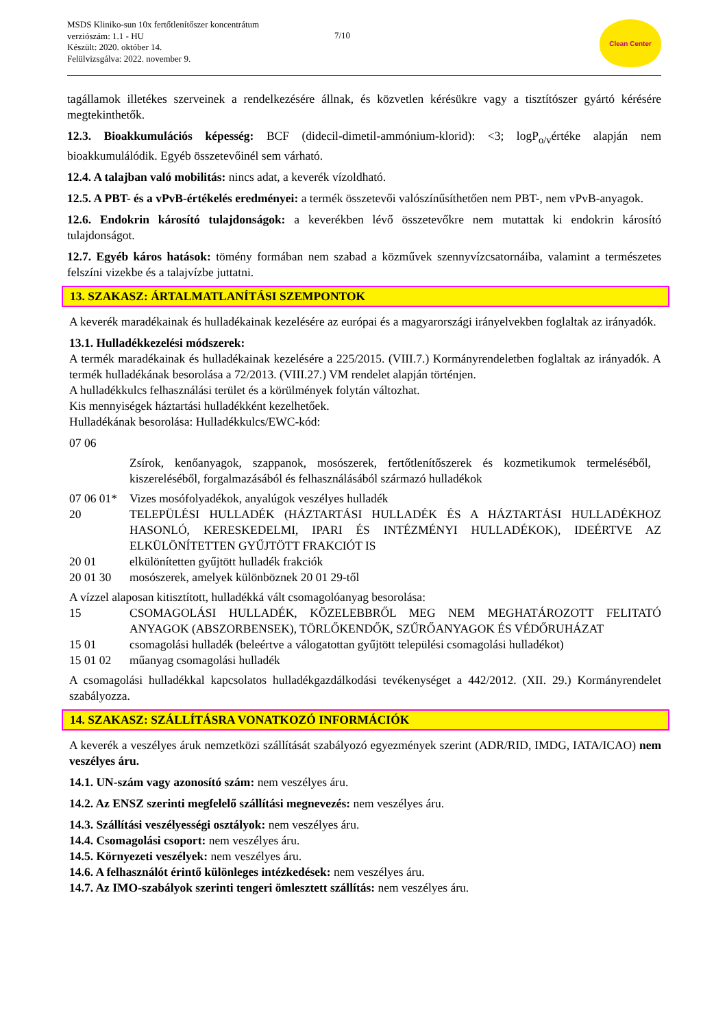MSDS Kliniko-sun 10x fertőtlenítőszer koncentrátum
verziószám: 1.1 - HU
Készült: 2020. október 14.
Felülvizsgálva: 2022. november 9.
7/10
Clean Center
tagállamok illetékes szerveinek a rendelkezésére állnak, és közvetlen kérésükre vagy a tisztítószer gyártó kérésére megtekinthetők.
12.3. Bioakkumulációs képesség: BCF (didecil-dimetil-ammónium-klorid): <3; logP<sub>o/v</sub>értéke alapján nem bioakkumulálódik. Egyéb összetevőinél sem várható.
12.4. A talajban való mobilitás: nincs adat, a keverék vízoldható.
12.5. A PBT- és a vPvB-értékelés eredményei: a termék összetevői valószínűsíthetően nem PBT-, nem vPvB-anyagok.
12.6. Endokrin károsító tulajdonságok: a keverékben lévő összetevőkre nem mutattak ki endokrin károsító tulajdonságot.
12.7. Egyéb káros hatások: tömény formában nem szabad a közművek szennyvízcsatornáiba, valamint a természetes felszíni vizekbe és a talajvízbe juttatni.
13. SZAKASZ: ÁRTALMATLANÍTÁSI SZEMPONTOK
A keverék maradékainak és hulladékainak kezelésére az európai és a magyarországi irányelvekben foglaltak az irányadók.
13.1. Hulladékkezelési módszerek:
A termék maradékainak és hulladékainak kezelésére a 225/2015. (VIII.7.) Kormányrendeletben foglaltak az irányadók. A termék hulladékának besorolása a 72/2013. (VIII.27.) VM rendelet alapján történjen.
A hulladékkulcs felhasználási terület és a körülmények folytán változhat.
Kis mennyiségek háztartási hulladékként kezelhetőek.
Hulladékának besorolása: Hulladékkulcs/EWC-kód:
| 07 06 | |
| | Zsírok, kenőanyagok, szappanok, mosószerek, fertőtlenítőszerek és kozmetikumok termeléséből, kiszereléséből, forgalmazásából és felhasználásából származó hulladékok |
| 07 06 01* | Vizes mosófolyadékok, anyalúgok veszélyes hulladék |
| 20 | TELEPÜLÉSI HULLADÉK (HÁZTARTÁSI HULLADÉK ÉS A HÁZTARTÁSI HULLADÉKHOZ HASONLÓ, KERESKEDELMI, IPARI ÉS INTÉZMÉNYI HULLADÉKOK), IDEÉRTVE AZ ELKÜLÖNÍTETTEN GYŰJTÖTT FRAKCIÓT IS |
| 20 01 | elkülönítetten gyűjtött hulladék frakciók |
| 20 01 30 | mosószerek, amelyek különböznek 20 01 29-től |
| A vízzel alaposan kitisztított, hulladékká vált csomagolóanyag besorolása: | |
| 15 | CSOMAGOLÁSI HULLADÉK, KÖZELEBBRŐL MEG NEM MEGHATÁROZOTT FELITATÓ ANYAGOK (ABSZORBENSEK), TÖRLŐKENDŐK, SZŰRŐANYAGOK ÉS VÉDŐRUHÁZAT |
| 15 01 | csomagolási hulladék (beleértve a válogatottan gyűjtött települési csomagolási hulladékot) |
| 15 01 02 | műanyag csomagolási hulladék |
A csomagolási hulladékkal kapcsolatos hulladékgazdálkodási tevékenységet a 442/2012. (XII. 29.) Kormányrendelet szabályozza.
14. SZAKASZ: SZÁLLÍTÁSRA VONATKOZÓ INFORMÁCIÓK
A keverék a veszélyes áruk nemzetközi szállítását szabályozó egyezmények szerint (ADR/RID, IMDG, IATA/ICAO) nem veszélyes áru.
14.1. UN-szám vagy azonosító szám: nem veszélyes áru.
14.2. Az ENSZ szerinti megfelelő szállítási megnevezés: nem veszélyes áru.
14.3. Szállítási veszélyességi osztályok: nem veszélyes áru.
14.4. Csomagolási csoport: nem veszélyes áru.
14.5. Környezeti veszélyek: nem veszélyes áru.
14.6. A felhasználót érintő különleges intézkedések: nem veszélyes áru.
14.7. Az IMO-szabályok szerinti tengeri ömlesztett szállítás: nem veszélyes áru.